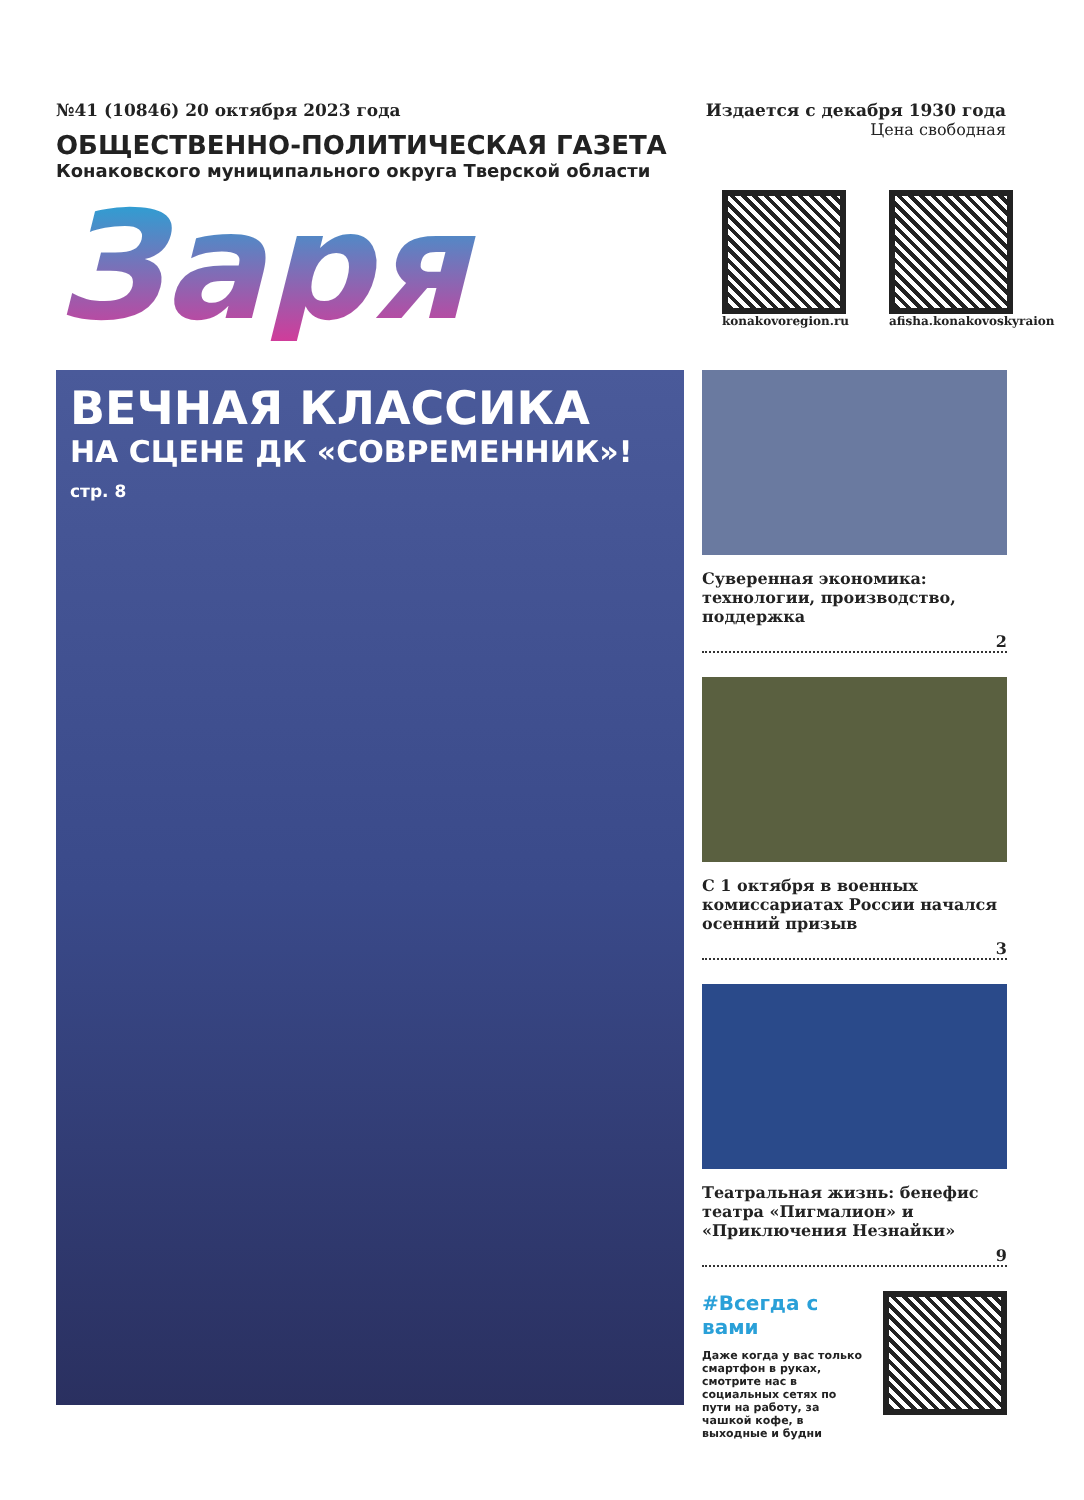№41 (10846) 20 октября 2023 года Издается с декабря 1930 года
ОБЩЕСТВЕННО-ПОЛИТИЧЕСКАЯ ГАЗЕТА
Конаковского муниципального округа Тверской области
Цена свободная
Заря
konakovoregion.ru afisha.konakovoskyraion
ВЕЧНАЯ КЛАССИКА
НА СЦЕНЕ ДК «СОВРЕМЕННИК»!
стр. 8
Суверенная экономика: технологии, производство, поддержка
2
С 1 октября в военных комиссариатах России начался осенний призыв
3
Театральная жизнь: бенефис театра «Пигмалион» и «Приключения Незнайки»
9
#Всегда с вами
Даже когда у вас только смартфон в руках, смотрите нас в социальных сетях по пути на работу, за чашкой кофе, в выходные и будни